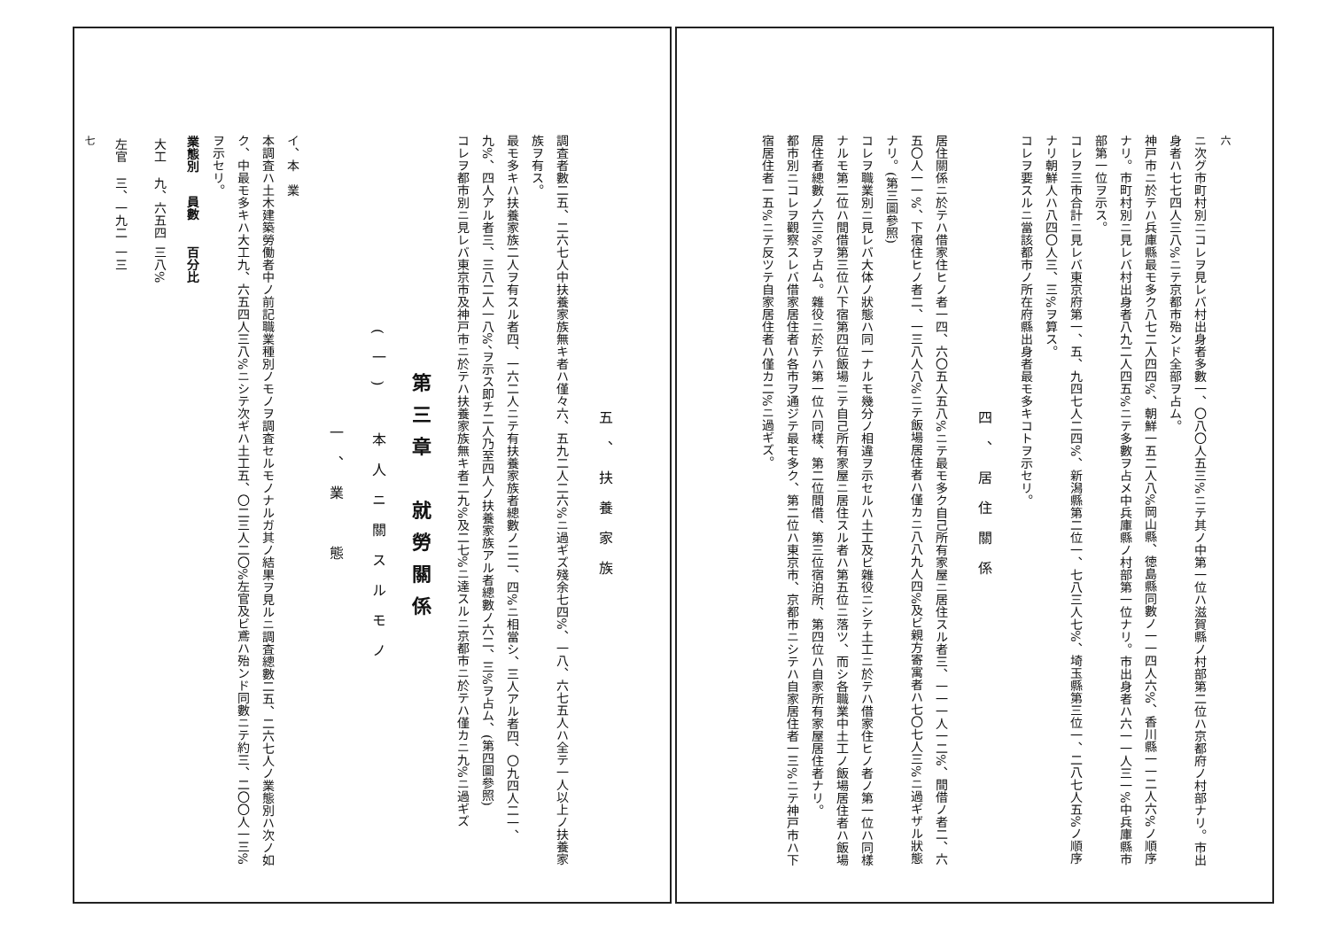六
ニ次グ市町村別ニコレヲ見レバ村出身者多數一、〇八〇人五三%ニテ其ノ中第一位ハ滋賀縣ノ村部第二位ハ京都府ノ村部ナリ。市出身者ハ七七四人三八%ニテ京都市殆ンド全部ヲ占ム。
神戸市ニ於テハ兵庫縣最モ多ク八七二人四四%、朝鮮一五二人八%岡山縣、徳島縣同數ノ一一四人六%、香川縣一一二人六%ノ順序ナリ。市町村別ニ見レバ村出身者八九二人四五%ニテ多數ヲ占メ中兵庫縣ノ村部第一位ナリ。市出身者ハ六一一人三一%中兵庫縣市部第一位ヲ示ス。
コレヲ三市合計ニ見レバ東京府第一、五、九四七人二四%、新潟縣第二位一、七八三人七%、埼玉縣第三位一、二八七人五%ノ順序ナリ朝鮮人ハ八四〇人三、三%ヲ算ス。
コレヲ要スルニ當該都市ノ所在府縣出身者最モ多キコトヲ示セリ。
四、居住關係
居住關係ニ於テハ借家住ヒノ者一四、六〇五人五八%ニテ最モ多ク自己所有家屋ニ居住スル者三、一一一人一二%、間借ノ者二、六五〇人一一%、下宿住ヒノ者二、一三八人八%ニテ飯場居住者ハ僅カニ八八九人四%及ビ親方寄寓者ハ七〇七人三%ニ過ギザル狀態ナリ。(第三圖參照)
コレヲ職業別ニ見レバ大体ノ狀態ハ同一ナルモ幾分ノ相違ヲ示セルハ土工及ビ雜役ニシテ土工ニ於テハ借家住ヒノ者ノ第一位ハ同樣ナルモ第二位ハ間借第三位ハ下宿第四位飯場ニテ自己所有家屋ニ居住スル者ハ第五位ニ落ツ、而シ各職業中土工ノ飯場居住者ハ飯場居住者總數ノ六三%ヲ占ム。雜役ニ於テハ第一位ハ同樣、第二位間借、第三位宿泊所、第四位ハ自家所有家屋居住者ナリ。
都市別ニコレヲ觀察スレバ借家居住者ハ各市ヲ通ジテ最モ多ク、第二位ハ東京市、京都市ニシテハ自家居住者一三%ニテ神戸市ハ下宿居住者一五%ニテ反ツテ自家居住者ハ僅カ二%ニ過ギズ。
五、扶養家族
調査者數二五、二六七人中扶養家族無キ者ハ僅々六、五九二人二六%ニ過ギズ殘余七四%、一八、六七五人ハ全テ一人以上ノ扶養家族ヲ有ス。
最モ多キハ扶養家族二人ヲ有スル者四、一六二人ニテ有扶養家族者總數ノ二二、四%ニ相當シ、三人アル者四、〇九四人二一、九%、四人アル者三、三八二人一八%、ヲ示ス即チ二人乃至四人ノ扶養家族アル者總數ノ六二、三%ヲ占ム、(第四圖參照)
コレヲ都市別ニ見レバ東京市及神戸市ニ於テハ扶養家族無キ者二九%及二七%ニ達スルニ京都市ニ於テハ僅カニ九%ニ過ギズ
第三章　就勞關係
(一)　本人ニ關スルモノ
一、業　態
イ、本　業
本調査ハ土木建築勞働者中ノ前記職業種別ノモノヲ調査セルモノナルガ其ノ結果ヲ見ルニ調査總數二五、二六七人ノ業態別ハ次ノ如ク、中最モ多キハ大工九、六五四人三八%ニシテ次ギハ土工五、〇二三人二〇%左官及ビ鳶ハ殆ンド同數ニテ約三、二〇〇人一三%ヲ示セリ。
| 業態別 | 員數 | 百分比 |
| --- | --- | --- |
| 大工 | 九、六五四 | 三八% |
| 左官 | 三、一九二 | 一三 |
七